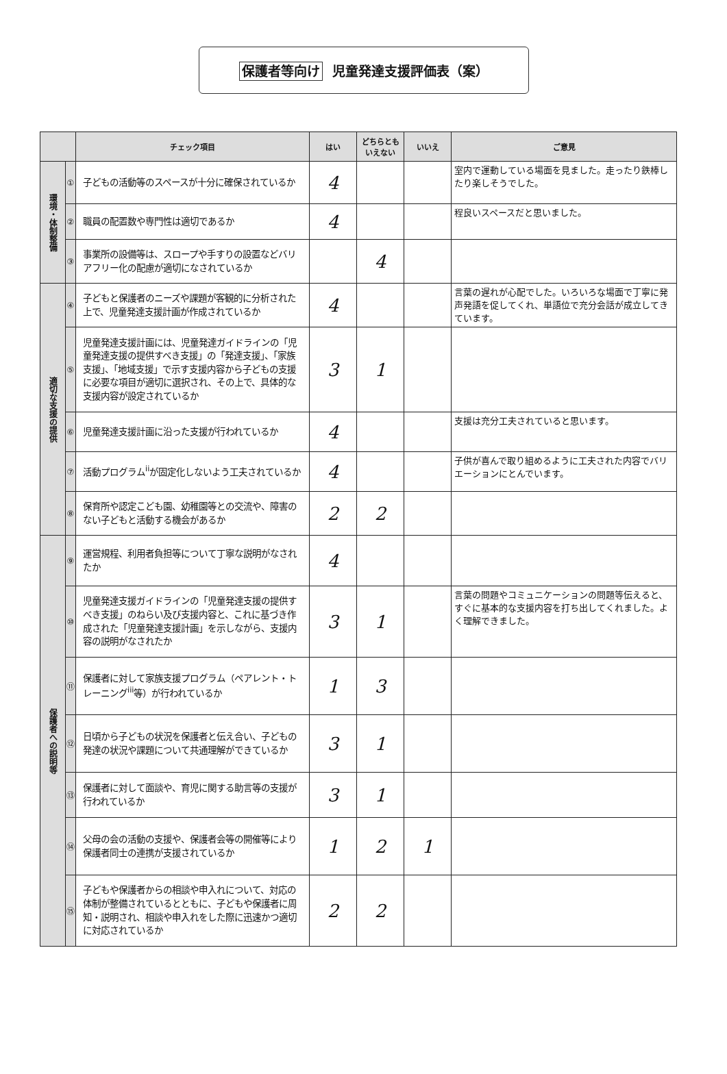保護者等向け 児童発達支援評価表（案）
| | | チェック項目 | はい | どちらとも いえない | いいえ | ご意見 |
| --- | --- | --- | --- | --- | --- | --- |
| 環境・体制整備 | ① | 子どもの活動等のスペースが十分に確保されているか | 4 | | | 室内で運動している場面を見ました。走ったり鉄棒したり楽しそうでした。 |
| | ② | 職員の配置数や専門性は適切であるか | 4 | | | 程良いスペースだと思いました。 |
| | ③ | 事業所の設備等は、スロープや手すりの設置などバリアフリー化の配慮が適切になされているか | | 4 | | |
| 適切な支援の提供 | ④ | 子どもと保護者のニーズや課題が客観的に分析された上で、児童発達支援計画が作成されているか | 4 | | | 言葉の遅れが心配でした。いろいろな場面で丁寧に発声発語を促してくれ、単語位で充分会話が成立してきています。 |
| | ⑤ | 児童発達支援計画には、児童発達ガイドラインの「児童発達支援の提供すべき支援」の「発達支援」、「家族支援」、「地域支援」で示す支援内容から子どもの支援に必要な項目が適切に選択され、その上で、具体的な支援内容が設定されているか | 3 | 1 | | |
| | ⑥ | 児童発達支援計画に沿った支援が行われているか | 4 | | | 支援は充分工夫されていると思います。 |
| | ⑦ | 活動プログラム<sup>ii</sup>が固定化しないよう工夫されているか | 4 | | | 子供が喜んで取り組めるように工夫された内容でバリエーションにとんでいます。 |
| | ⑧ | 保育所や認定こども園、幼稚園等との交流や、障害のない子どもと活動する機会があるか | 2 | 2 | | |
| 保護者への説明等 | ⑨ | 運営規程、利用者負担等について丁寧な説明がなされたか | 4 | | | |
| | ⑩ | 児童発達支援ガイドラインの「児童発達支援の提供すべき支援」のねらい及び支援内容と、これに基づき作成された「児童発達支援計画」を示しながら、支援内容の説明がなされたか | 3 | 1 | | 言葉の問題やコミュニケーションの問題等伝えると、すぐに基本的な支援内容を打ち出してくれました。よく理解できました。 |
| | ⑪ | 保護者に対して家族支援プログラム（ペアレント・トレーニング<sup>iii</sup>等）が行われているか | 1 | 3 | | |
| | ⑫ | 日頃から子どもの状況を保護者と伝え合い、子どもの発達の状況や課題について共通理解ができているか | 3 | 1 | | |
| | ⑬ | 保護者に対して面談や、育児に関する助言等の支援が行われているか | 3 | 1 | | |
| | ⑭ | 父母の会の活動の支援や、保護者会等の開催等により保護者同士の連携が支援されているか | 1 | 2 | 1 | |
| | ⑮ | 子どもや保護者からの相談や申入れについて、対応の体制が整備されているとともに、子どもや保護者に周知・説明され、相談や申入れをした際に迅速かつ適切に対応されているか | 2 | 2 | | |